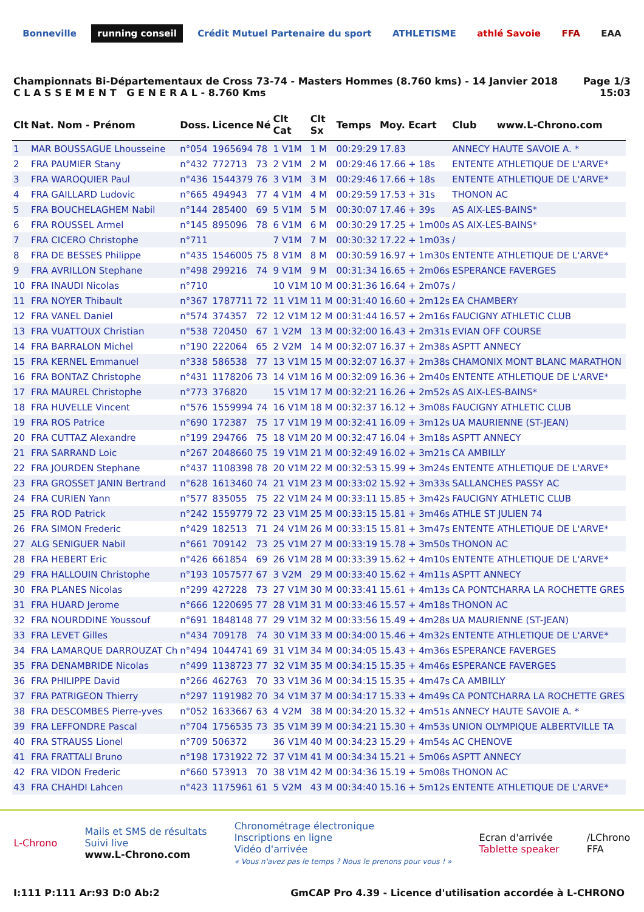Bonneville running conseil
Crédit Mutuel Partenaire du sport
ATHLETISME athlé Savoie FFA EAA
Championnats Bi-Départementaux de Cross 73-74 - Masters Hommes (8.760 kms) - 14 Janvier 2018
C L A S S E M E N T G E N E R A L - 8.760 Kms
Page 1/3
15:03
| Clt | Nat. Nom - Prénom | Doss. | Licence | Né | Clt Cat | Clt Sx | Temps | Moy. | Ecart | Club www.L-Chrono.com |
| --- | --- | --- | --- | --- | --- | --- | --- | --- | --- | --- |
| 1 | MAR BOUSSAGUE Lhousseine | n°054 | 1965694 | 78 | 1 V1M | 1 M | 00:29:29 | 17.83 | | ANNECY HAUTE SAVOIE A. * |
| 2 | FRA PAUMIER Stany | n°432 | 772713 | 73 | 2 V1M | 2 M | 00:29:46 | 17.66 | + 18s | ENTENTE ATHLETIQUE DE L'ARVE* |
| 3 | FRA WAROQUIER Paul | n°436 | 1544379 | 76 | 3 V1M | 3 M | 00:29:46 | 17.66 | + 18s | ENTENTE ATHLETIQUE DE L'ARVE* |
| 4 | FRA GAILLARD Ludovic | n°665 | 494943 | 77 | 4 V1M | 4 M | 00:29:59 | 17.53 | + 31s | THONON AC |
| 5 | FRA BOUCHELAGHEM Nabil | n°144 | 285400 | 69 | 5 V1M | 5 M | 00:30:07 | 17.46 | + 39s | AS AIX-LES-BAINS* |
| 6 | FRA ROUSSEL Armel | n°145 | 895096 | 78 | 6 V1M | 6 M | 00:30:29 | 17.25 | + 1m00s | AS AIX-LES-BAINS* |
| 7 | FRA CICERO Christophe | n°711 | | | 7 V1M | 7 M | 00:30:32 | 17.22 | + 1m03s | / |
| 8 | FRA DE BESSES Philippe | n°435 | 1546005 | 75 | 8 V1M | 8 M | 00:30:59 | 16.97 | + 1m30s | ENTENTE ATHLETIQUE DE L'ARVE* |
| 9 | FRA AVRILLON Stephane | n°498 | 299216 | 74 | 9 V1M | 9 M | 00:31:34 | 16.65 | + 2m06s | ESPERANCE FAVERGES |
| 10 | FRA INAUDI Nicolas | n°710 | | | 10 V1M | 10 M | 00:31:36 | 16.64 | + 2m07s | / |
| 11 | FRA NOYER Thibault | n°367 | 1787711 | 72 | 11 V1M | 11 M | 00:31:40 | 16.60 | + 2m12s | EA CHAMBERY |
| 12 | FRA VANEL Daniel | n°574 | 374357 | 72 | 12 V1M | 12 M | 00:31:44 | 16.57 | + 2m16s | FAUCIGNY ATHLETIC CLUB |
| 13 | FRA VUATTOUX Christian | n°538 | 720450 | 67 | 1 V2M | 13 M | 00:32:00 | 16.43 | + 2m31s | EVIAN OFF COURSE |
| 14 | FRA BARRALON Michel | n°190 | 222064 | 65 | 2 V2M | 14 M | 00:32:07 | 16.37 | + 2m38s | ASPTT ANNECY |
| 15 | FRA KERNEL Emmanuel | n°338 | 586538 | 77 | 13 V1M | 15 M | 00:32:07 | 16.37 | + 2m38s | CHAMONIX MONT BLANC MARATHON |
| 16 | FRA BONTAZ Christophe | n°431 | 1178206 | 73 | 14 V1M | 16 M | 00:32:09 | 16.36 | + 2m40s | ENTENTE ATHLETIQUE DE L'ARVE* |
| 17 | FRA MAUREL Christophe | n°773 | 376820 | | 15 V1M | 17 M | 00:32:21 | 16.26 | + 2m52s | AS AIX-LES-BAINS* |
| 18 | FRA HUVELLE Vincent | n°576 | 1559994 | 74 | 16 V1M | 18 M | 00:32:37 | 16.12 | + 3m08s | FAUCIGNY ATHLETIC CLUB |
| 19 | FRA ROS Patrice | n°690 | 172387 | 75 | 17 V1M | 19 M | 00:32:41 | 16.09 | + 3m12s | UA MAURIENNE (ST-JEAN) |
| 20 | FRA CUTTAZ Alexandre | n°199 | 294766 | 75 | 18 V1M | 20 M | 00:32:47 | 16.04 | + 3m18s | ASPTT ANNECY |
| 21 | FRA SARRAND Loic | n°267 | 2048660 | 75 | 19 V1M | 21 M | 00:32:49 | 16.02 | + 3m21s | CA AMBILLY |
| 22 | FRA JOURDEN Stephane | n°437 | 1108398 | 78 | 20 V1M | 22 M | 00:32:53 | 15.99 | + 3m24s | ENTENTE ATHLETIQUE DE L'ARVE* |
| 23 | FRA GROSSET JANIN Bertrand | n°628 | 1613460 | 74 | 21 V1M | 23 M | 00:33:02 | 15.92 | + 3m33s | SALLANCHES PASSY AC |
| 24 | FRA CURIEN Yann | n°577 | 835055 | 75 | 22 V1M | 24 M | 00:33:11 | 15.85 | + 3m42s | FAUCIGNY ATHLETIC CLUB |
| 25 | FRA ROD Patrick | n°242 | 1559779 | 72 | 23 V1M | 25 M | 00:33:15 | 15.81 | + 3m46s | ATHLE ST JULIEN 74 |
| 26 | FRA SIMON Frederic | n°429 | 182513 | 71 | 24 V1M | 26 M | 00:33:15 | 15.81 | + 3m47s | ENTENTE ATHLETIQUE DE L'ARVE* |
| 27 | ALG SENIGUER Nabil | n°661 | 709142 | 73 | 25 V1M | 27 M | 00:33:19 | 15.78 | + 3m50s | THONON AC |
| 28 | FRA HEBERT Eric | n°426 | 661854 | 69 | 26 V1M | 28 M | 00:33:39 | 15.62 | + 4m10s | ENTENTE ATHLETIQUE DE L'ARVE* |
| 29 | FRA HALLOUIN Christophe | n°193 | 1057577 | 67 | 3 V2M | 29 M | 00:33:40 | 15.62 | + 4m11s | ASPTT ANNECY |
| 30 | FRA PLANES Nicolas | n°299 | 427228 | 73 | 27 V1M | 30 M | 00:33:41 | 15.61 | + 4m13s | CA PONTCHARRA LA ROCHETTE GRES |
| 31 | FRA HUARD Jerome | n°666 | 1220695 | 77 | 28 V1M | 31 M | 00:33:46 | 15.57 | + 4m18s | THONON AC |
| 32 | FRA NOURDDINE Youssouf | n°691 | 1848148 | 77 | 29 V1M | 32 M | 00:33:56 | 15.49 | + 4m28s | UA MAURIENNE (ST-JEAN) |
| 33 | FRA LEVET Gilles | n°434 | 709178 | 74 | 30 V1M | 33 M | 00:34:00 | 15.46 | + 4m32s | ENTENTE ATHLETIQUE DE L'ARVE* |
| 34 | FRA LAMARQUE DARROUZAT Ch | n°494 | 1044741 | 69 | 31 V1M | 34 M | 00:34:05 | 15.43 | + 4m36s | ESPERANCE FAVERGES |
| 35 | FRA DENAMBRIDE Nicolas | n°499 | 1138723 | 77 | 32 V1M | 35 M | 00:34:15 | 15.35 | + 4m46s | ESPERANCE FAVERGES |
| 36 | FRA PHILIPPE David | n°266 | 462763 | 70 | 33 V1M | 36 M | 00:34:15 | 15.35 | + 4m47s | CA AMBILLY |
| 37 | FRA PATRIGEON Thierry | n°297 | 1191982 | 70 | 34 V1M | 37 M | 00:34:17 | 15.33 | + 4m49s | CA PONTCHARRA LA ROCHETTE GRES |
| 38 | FRA DESCOMBES Pierre-yves | n°052 | 1633667 | 63 | 4 V2M | 38 M | 00:34:20 | 15.32 | + 4m51s | ANNECY HAUTE SAVOIE A. * |
| 39 | FRA LEFFONDRE Pascal | n°704 | 1756535 | 73 | 35 V1M | 39 M | 00:34:21 | 15.30 | + 4m53s | UNION OLYMPIQUE ALBERTVILLE TA |
| 40 | FRA STRAUSS Lionel | n°709 | 506372 | | 36 V1M | 40 M | 00:34:23 | 15.29 | + 4m54s | AC CHENOVE |
| 41 | FRA FRATTALI Bruno | n°198 | 1731922 | 72 | 37 V1M | 41 M | 00:34:34 | 15.21 | + 5m06s | ASPTT ANNECY |
| 42 | FRA VIDON Frederic | n°660 | 573913 | 70 | 38 V1M | 42 M | 00:34:36 | 15.19 | + 5m08s | THONON AC |
| 43 | FRA CHAHDI Lahcen | n°423 | 1175961 | 61 | 5 V2M | 43 M | 00:34:40 | 15.16 | + 5m12s | ENTENTE ATHLETIQUE DE L'ARVE* |
L-Chrono
Mails et SMS de résultats
Suivi live
www.L-Chrono.com
Chronométrage électronique
Inscriptions en ligne
Vidéo d'arrivée
« Vous n'avez pas le temps ? Nous le prenons pour vous ! »
Ecran d'arrivée
Tablette speaker
/LChrono
FFA
I:111 P:111 Ar:93 D:0 Ab:2 GmCAP Pro 4.39 - Licence d'utilisation accordée à L-CHRONO